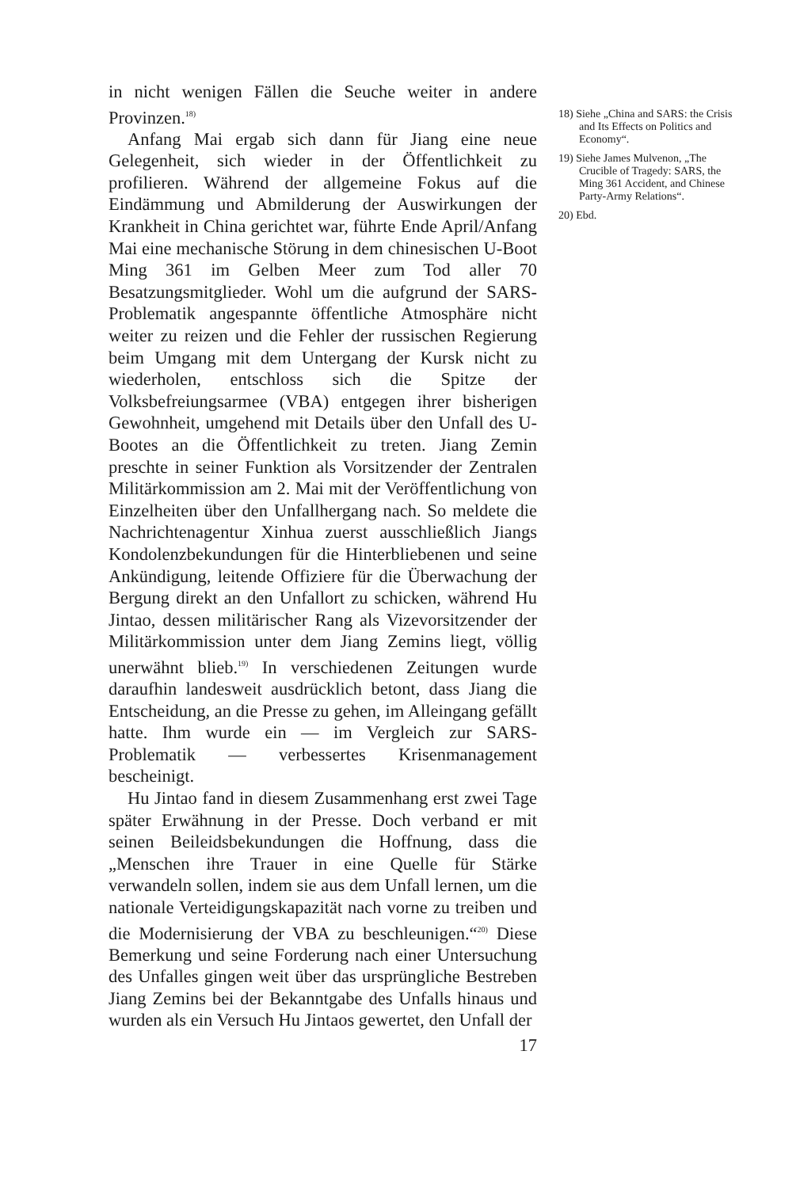in nicht wenigen Fällen die Seuche weiter in andere Provinzen.<sup>18)</sup>
Anfang Mai ergab sich dann für Jiang eine neue Gelegenheit, sich wieder in der Öffentlichkeit zu profilieren. Während der allgemeine Fokus auf die Eindämmung und Abmilderung der Auswirkungen der Krankheit in China gerichtet war, führte Ende April/Anfang Mai eine mechanische Störung in dem chinesischen U-Boot Ming 361 im Gelben Meer zum Tod aller 70 Besatzungsmitglieder. Wohl um die aufgrund der SARS-Problematik angespannte öffentliche Atmosphäre nicht weiter zu reizen und die Fehler der russischen Regierung beim Umgang mit dem Untergang der Kursk nicht zu wiederholen, entschloss sich die Spitze der Volksbefreiungsarmee (VBA) entgegen ihrer bisherigen Gewohnheit, umgehend mit Details über den Unfall des U-Bootes an die Öffentlichkeit zu treten. Jiang Zemin preschte in seiner Funktion als Vorsitzender der Zentralen Militärkommission am 2. Mai mit der Veröffentlichung von Einzelheiten über den Unfallhergang nach. So meldete die Nachrichtenagentur Xinhua zuerst ausschließlich Jiangs Kondolenzbekundungen für die Hinterbliebenen und seine Ankündigung, leitende Offiziere für die Überwachung der Bergung direkt an den Unfallort zu schicken, während Hu Jintao, dessen militärischer Rang als Vizevorsitzender der Militärkommission unter dem Jiang Zemins liegt, völlig unerwähnt blieb.<sup>19)</sup> In verschiedenen Zeitungen wurde daraufhin landesweit ausdrücklich betont, dass Jiang die Entscheidung, an die Presse zu gehen, im Alleingang gefällt hatte. Ihm wurde ein — im Vergleich zur SARS-Problematik — verbessertes Krisenmanagement bescheinigt.
Hu Jintao fand in diesem Zusammenhang erst zwei Tage später Erwähnung in der Presse. Doch verband er mit seinen Beileidsbekundungen die Hoffnung, dass die „Menschen ihre Trauer in eine Quelle für Stärke verwandeln sollen, indem sie aus dem Unfall lernen, um die nationale Verteidigungskapazität nach vorne zu treiben und die Modernisierung der VBA zu beschleunigen.“<sup>20)</sup> Diese Bemerkung und seine Forderung nach einer Untersuchung des Unfalles gingen weit über das ursprüngliche Bestreben Jiang Zemins bei der Bekanntgabe des Unfalls hinaus und wurden als ein Versuch Hu Jintaos gewertet, den Unfall der
17
18) Siehe „China and SARS: the Crisis and Its Effects on Politics and Economy“.
19) Siehe James Mulvenon, „The Crucible of Tragedy: SARS, the Ming 361 Accident, and Chinese Party-Army Relations“.
20) Ebd.